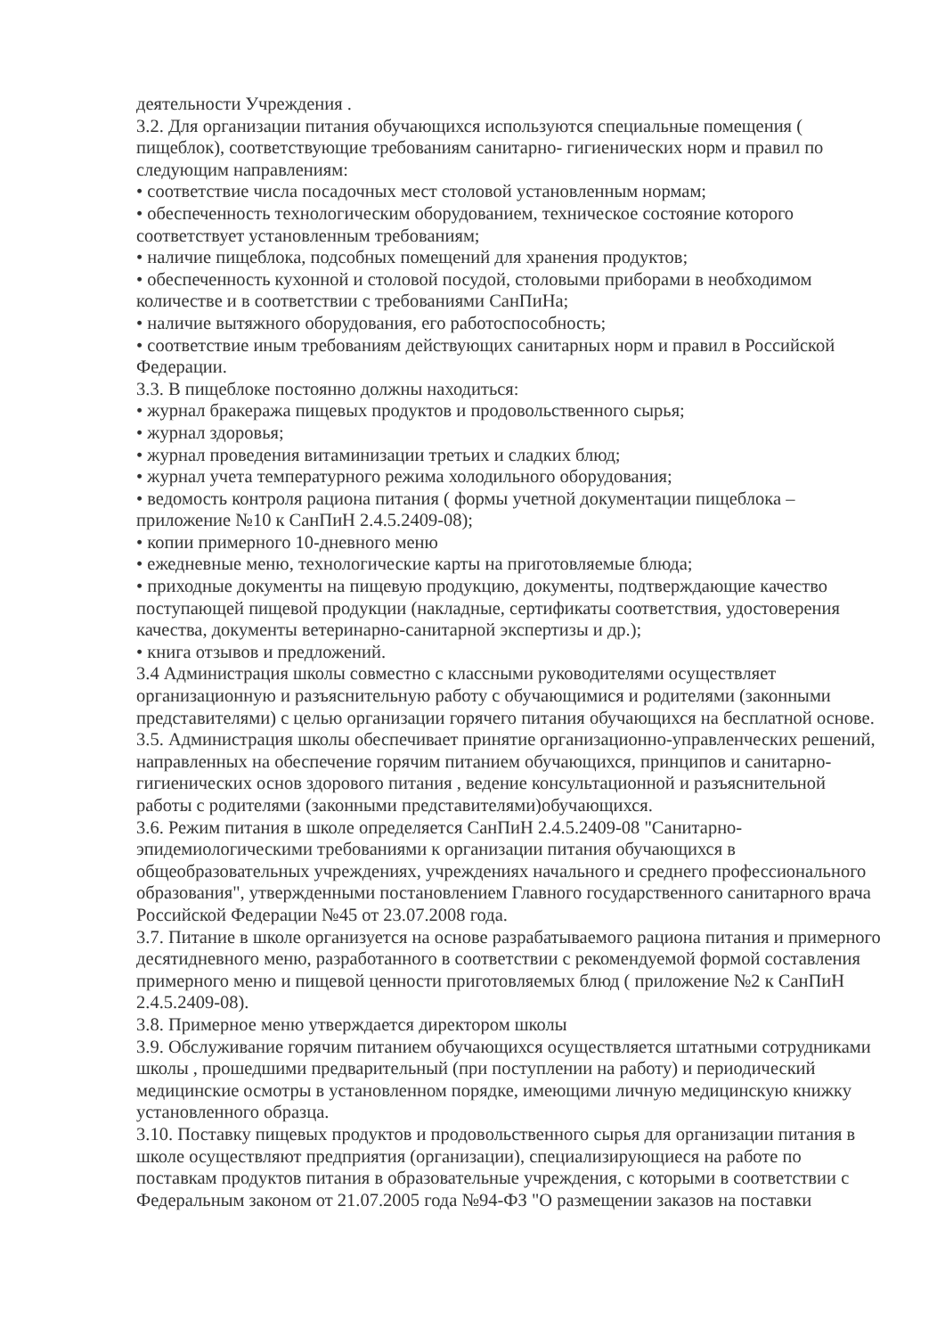деятельности Учреждения .
3.2. Для организации питания обучающихся используются специальные помещения ( пищеблок), соответствующие требованиям санитарно- гигиенических норм и правил по следующим направлениям:
• соответствие числа посадочных мест столовой установленным нормам;
• обеспеченность технологическим оборудованием, техническое состояние которого соответствует установленным требованиям;
• наличие пищеблока, подсобных помещений для хранения продуктов;
• обеспеченность кухонной и столовой посудой, столовыми приборами в необходимом количестве и в соответствии с требованиями СанПиНа;
• наличие вытяжного оборудования, его работоспособность;
• соответствие иным требованиям действующих санитарных норм и правил в Российской Федерации.
3.3. В пищеблоке постоянно должны находиться:
• журнал бракеража пищевых продуктов и продовольственного сырья;
• журнал здоровья;
• журнал проведения витаминизации третьих и сладких блюд;
• журнал учета температурного режима холодильного оборудования;
• ведомость контроля рациона питания ( формы учетной документации пищеблока – приложение №10 к СанПиН 2.4.5.2409-08);
• копии примерного 10-дневного меню
• ежедневные меню, технологические карты на приготовляемые блюда;
• приходные документы на пищевую продукцию, документы, подтверждающие качество поступающей пищевой продукции (накладные, сертификаты соответствия, удостоверения качества, документы ветеринарно-санитарной экспертизы и др.);
• книга отзывов и предложений.
3.4 Администрация школы совместно с классными руководителями осуществляет организационную и разъяснительную работу с обучающимися и родителями (законными представителями) с целью организации горячего питания обучающихся на бесплатной основе.
3.5. Администрация школы обеспечивает принятие организационно-управленческих решений, направленных на обеспечение горячим питанием обучающихся, принципов и санитарно-гигиенических основ здорового питания , ведение консультационной и разъяснительной работы с родителями (законными представителями)обучающихся.
3.6. Режим питания в школе определяется СанПиН 2.4.5.2409-08 "Санитарно-эпидемиологическими требованиями к организации питания обучающихся в общеобразовательных учреждениях, учреждениях начального и среднего профессионального образования", утвержденными постановлением Главного государственного санитарного врача Российской Федерации №45 от 23.07.2008 года.
3.7. Питание в школе организуется на основе разрабатываемого рациона питания и примерного десятидневного меню, разработанного в соответствии с рекомендуемой формой составления примерного меню и пищевой ценности приготовляемых блюд ( приложение №2 к СанПиН 2.4.5.2409-08).
3.8. Примерное меню утверждается директором школы
3.9. Обслуживание горячим питанием обучающихся осуществляется штатными сотрудниками школы , прошедшими предварительный (при поступлении на работу) и периодический медицинские осмотры в установленном порядке, имеющими личную медицинскую книжку установленного образца.
3.10. Поставку пищевых продуктов и продовольственного сырья для организации питания в школе осуществляют предприятия (организации), специализирующиеся на работе по поставкам продуктов питания в образовательные учреждения, с которыми в соответствии с Федеральным законом от 21.07.2005 года №94-ФЗ "О размещении заказов на поставки